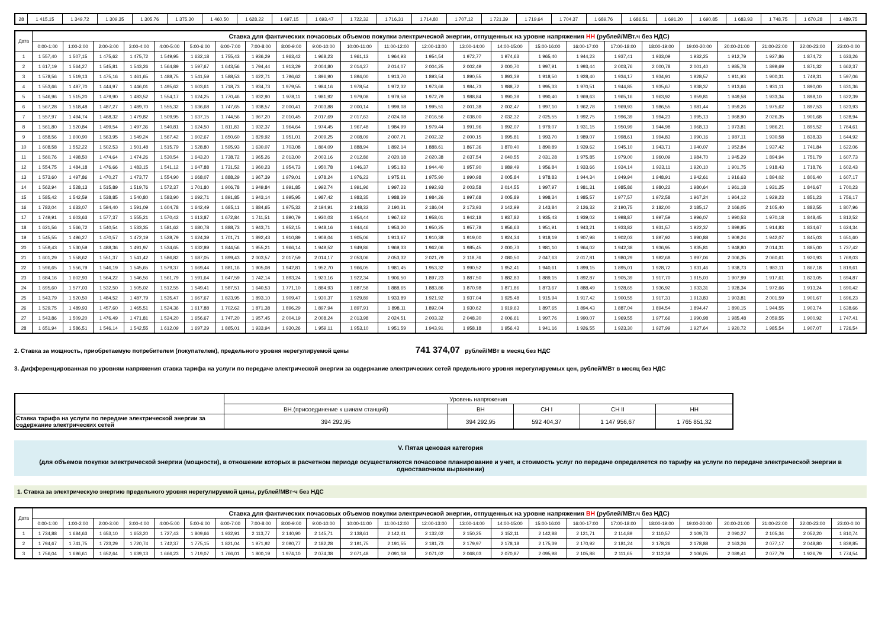| 28 | 1 415,15 | 1 349,72 | 1 309,35 | 1 305,76 | 1 375,30 | 1 460,50 | 1 628,22 | 1 697,15 | 1 693,47 | 1 722,32 | 1 716,31 | 1 714,80 | 1 707,12 | 1 721,39 | 1 719,64 | 1 704,37 | 1 689,76 | 1 686,51 | 1 691,20 | 1 690,85 | 1 683,93 | 1 748,75 | 1 670,28 | 1 489,75 |
| Дата | Ставка для фактических почасовых объемов покупки электрической энергии, отпущенных на уровне напряжения НН (рублей/МВт.ч без НДС) | | | | | | | | | | | | | | | | | | | | | | | |
| --- | --- | --- | --- | --- | --- | --- | --- | --- | --- | --- | --- | --- | --- | --- | --- | --- | --- | --- | --- | --- | --- | --- | --- | --- |
| | 0:00-1:00 | 1:00-2:00 | 2:00-3:00 | 3:00-4:00 | 4:00-5:00 | 5:00-6:00 | 6:00-7:00 | 7:00-8:00 | 8:00-9:00 | 9:00-10:00 | 10:00-11:00 | 11:00-12:00 | 12:00-13:00 | 13:00-14:00 | 14:00-15:00 | 15:00-16:00 | 16:00-17:00 | 17:00-18:00 | 18:00-19:00 | 19:00-20:00 | 20:00-21:00 | 21:00-22:00 | 22:00-23:00 | 23:00-0:00 |
| 1 | 1 557,40 | 1 507,15 | 1 475,62 | 1 475,72 | 1 549,95 | 1 632,18 | 1 755,43 | 1 936,29 | 1 963,42 | 1 968,23 | 1 961,13 | 1 964,93 | 1 954,54 | 1 972,77 | 1 974,63 | 1 965,40 | 1 944,23 | 1 937,41 | 1 933,09 | 1 932,25 | 1 912,79 | 1 927,86 | 1 874,72 | 1 633,26 |
| 2 | 1 617,19 | 1 564,27 | 1 545,81 | 1 543,26 | 1 564,89 | 1 597,67 | 1 643,56 | 1 794,44 | 1 913,29 | 2 004,80 | 2 014,27 | 2 014,07 | 2 004,25 | 2 002,49 | 2 000,70 | 1 997,91 | 1 993,44 | 2 003,76 | 2 000,78 | 2 001,40 | 1 985,78 | 1 899,69 | 1 871,32 | 1 662,37 |
| 3 | 1 578,56 | 1 519,13 | 1 475,16 | 1 461,65 | 1 488,75 | 1 541,59 | 1 588,53 | 1 622,71 | 1 796,62 | 1 896,90 | 1 894,00 | 1 913,70 | 1 893,54 | 1 890,55 | 1 893,39 | 1 918,50 | 1 928,40 | 1 934,17 | 1 934,91 | 1 928,57 | 1 911,93 | 1 900,31 | 1 749,31 | 1 597,06 |
| 4 | 1 553,66 | 1 487,70 | 1 444,97 | 1 446,01 | 1 495,62 | 1 603,61 | 1 718,73 | 1 934,73 | 1 979,55 | 1 984,16 | 1 978,54 | 1 972,32 | 1 973,66 | 1 984,73 | 1 988,72 | 1 995,33 | 1 970,51 | 1 944,85 | 1 935,67 | 1 938,37 | 1 913,66 | 1 931,11 | 1 890,00 | 1 631,36 |
| 5 | 1 546,96 | 1 515,20 | 1 479,90 | 1 483,52 | 1 554,17 | 1 624,25 | 1 770,46 | 1 932,90 | 1 978,11 | 1 981,92 | 1 979,08 | 1 979,58 | 1 972,79 | 1 988,84 | 1 990,39 | 1 990,40 | 1 969,63 | 1 965,16 | 1 963,92 | 1 959,81 | 1 949,58 | 1 933,34 | 1 898,10 | 1 622,39 |
| 6 | 1 567,28 | 1 518,48 | 1 487,27 | 1 489,70 | 1 555,32 | 1 636,68 | 1 747,65 | 1 938,57 | 2 000,41 | 2 003,88 | 2 000,14 | 1 999,08 | 1 995,51 | 2 001,38 | 2 002,47 | 1 997,10 | 1 962,78 | 1 969,93 | 1 986,55 | 1 981,44 | 1 959,26 | 1 975,62 | 1 897,53 | 1 623,93 |
| 7 | 1 557,97 | 1 494,74 | 1 468,32 | 1 479,82 | 1 509,95 | 1 637,15 | 1 744,56 | 1 967,20 | 2 010,45 | 2 017,69 | 2 017,63 | 2 024,08 | 2 016,56 | 2 038,00 | 2 032,32 | 2 025,55 | 1 992,75 | 1 996,39 | 1 994,23 | 1 995,13 | 1 968,90 | 2 026,35 | 1 901,68 | 1 628,94 |
| 8 | 1 561,80 | 1 520,84 | 1 499,54 | 1 497,36 | 1 540,81 | 1 624,50 | 1 811,83 | 1 932,37 | 1 964,64 | 1 974,45 | 1 967,48 | 1 984,99 | 1 979,44 | 1 991,96 | 1 992,07 | 1 979,07 | 1 931,15 | 1 950,99 | 1 944,98 | 1 968,13 | 1 973,81 | 1 986,21 | 1 895,52 | 1 764,61 |
| 9 | 1 658,56 | 1 600,90 | 1 563,95 | 1 549,24 | 1 567,42 | 1 602,67 | 1 650,60 | 1 829,92 | 1 951,01 | 2 009,25 | 2 008,09 | 2 007,71 | 2 002,32 | 2 000,15 | 1 995,81 | 1 993,70 | 1 989,07 | 1 998,61 | 1 994,83 | 1 990,16 | 1 987,11 | 1 930,58 | 1 838,33 | 1 644,92 |
| 10 | 1 608,58 | 1 552,22 | 1 502,53 | 1 501,48 | 1 515,79 | 1 528,80 | 1 595,93 | 1 630,07 | 1 703,08 | 1 864,09 | 1 888,94 | 1 892,14 | 1 888,61 | 1 867,36 | 1 870,40 | 1 890,89 | 1 939,62 | 1 945,10 | 1 943,71 | 1 940,07 | 1 952,84 | 1 937,42 | 1 741,84 | 1 622,06 |
| 11 | 1 560,76 | 1 498,50 | 1 474,64 | 1 474,26 | 1 530,54 | 1 643,20 | 1 738,72 | 1 965,26 | 2 013,00 | 2 003,16 | 2 012,86 | 2 020,18 | 2 020,38 | 2 037,54 | 2 040,55 | 2 031,28 | 1 975,85 | 1 979,00 | 1 960,09 | 1 984,70 | 1 945,29 | 1 894,94 | 1 751,79 | 1 607,73 |
| 12 | 1 554,75 | 1 484,18 | 1 476,66 | 1 483,15 | 1 541,12 | 1 647,88 | 1 731,52 | 1 960,23 | 1 954,73 | 1 950,78 | 1 946,37 | 1 951,83 | 1 944,40 | 1 957,90 | 1 989,49 | 1 956,84 | 1 933,66 | 1 934,14 | 1 923,11 | 1 920,10 | 1 901,75 | 1 918,43 | 1 718,76 | 1 602,43 |
| 13 | 1 573,60 | 1 497,86 | 1 470,27 | 1 473,77 | 1 554,90 | 1 668,07 | 1 888,29 | 1 967,39 | 1 979,01 | 1 978,24 | 1 976,23 | 1 975,61 | 1 975,90 | 1 990,98 | 2 005,84 | 1 978,83 | 1 944,34 | 1 949,94 | 1 948,91 | 1 942,61 | 1 916,63 | 1 894,02 | 1 806,40 | 1 607,17 |
| 14 | 1 562,94 | 1 528,13 | 1 515,89 | 1 519,76 | 1 572,37 | 1 701,80 | 1 906,78 | 1 949,84 | 1 991,85 | 1 992,74 | 1 991,96 | 1 997,23 | 1 992,93 | 2 003,58 | 2 014,55 | 1 997,97 | 1 981,31 | 1 985,86 | 1 980,22 | 1 980,64 | 1 961,18 | 1 931,25 | 1 846,67 | 1 700,23 |
| 15 | 1 585,42 | 1 542,59 | 1 538,85 | 1 540,80 | 1 583,90 | 1 692,71 | 1 891,85 | 1 943,14 | 1 995,95 | 1 987,42 | 1 983,35 | 1 988,39 | 1 984,26 | 1 997,68 | 2 005,89 | 1 998,34 | 1 985,57 | 1 977,57 | 1 972,58 | 1 967,24 | 1 964,12 | 1 929,23 | 1 851,23 | 1 756,17 |
| 16 | 1 782,04 | 1 633,07 | 1 594,40 | 1 591,09 | 1 604,78 | 1 642,49 | 1 685,11 | 1 884,65 | 1 975,32 | 2 194,91 | 2 148,32 | 2 190,31 | 2 186,04 | 2 173,93 | 2 142,99 | 2 143,84 | 2 126,32 | 2 190,75 | 2 182,00 | 2 185,17 | 2 166,05 | 2 105,40 | 1 882,55 | 1 807,96 |
| 17 | 1 749,91 | 1 603,63 | 1 577,37 | 1 555,21 | 1 570,42 | 1 613,87 | 1 672,84 | 1 711,51 | 1 890,79 | 1 930,03 | 1 954,44 | 1 967,62 | 1 958,01 | 1 942,18 | 1 937,82 | 1 935,43 | 1 939,02 | 1 998,87 | 1 997,59 | 1 996,07 | 1 990,53 | 1 970,18 | 1 848,45 | 1 812,52 |
| 18 | 1 621,56 | 1 566,72 | 1 540,54 | 1 533,35 | 1 581,62 | 1 680,78 | 1 888,73 | 1 943,71 | 1 952,15 | 1 948,16 | 1 944,46 | 1 953,20 | 1 950,25 | 1 957,78 | 1 956,63 | 1 951,91 | 1 943,21 | 1 933,82 | 1 931,57 | 1 922,37 | 1 899,85 | 1 914,83 | 1 834,67 | 1 624,34 |
| 19 | 1 545,55 | 1 496,27 | 1 470,57 | 1 472,19 | 1 528,79 | 1 624,39 | 1 701,71 | 1 892,43 | 1 910,89 | 1 908,04 | 1 905,06 | 1 913,67 | 1 910,38 | 1 919,00 | 1 924,34 | 1 918,19 | 1 907,98 | 1 902,03 | 1 897,92 | 1 890,88 | 1 909,24 | 1 942,07 | 1 845,03 | 1 651,60 |
| 20 | 1 559,43 | 1 530,59 | 1 488,36 | 1 491,97 | 1 534,65 | 1 632,89 | 1 844,56 | 1 955,21 | 1 966,14 | 1 949,52 | 1 949,86 | 1 969,33 | 1 962,06 | 1 985,45 | 2 000,73 | 1 981,10 | 1 964,02 | 1 942,38 | 1 936,95 | 1 935,81 | 1 948,80 | 2 014,31 | 1 885,00 | 1 737,42 |
| 21 | 1 601,29 | 1 558,62 | 1 551,37 | 1 541,42 | 1 586,82 | 1 687,05 | 1 899,43 | 2 003,57 | 2 017,59 | 2 014,17 | 2 053,06 | 2 053,32 | 2 021,79 | 2 118,76 | 2 080,50 | 2 047,63 | 2 017,81 | 1 980,29 | 1 982,68 | 1 997,06 | 2 006,35 | 2 060,61 | 1 920,93 | 1 769,03 |
| 22 | 1 596,65 | 1 556,79 | 1 546,19 | 1 545,65 | 1 579,37 | 1 669,44 | 1 881,16 | 1 905,08 | 1 942,81 | 1 952,70 | 1 966,05 | 1 981,45 | 1 953,32 | 1 990,52 | 1 952,41 | 1 940,61 | 1 899,15 | 1 895,01 | 1 928,72 | 1 931,46 | 1 938,73 | 1 983,11 | 1 867,18 | 1 819,61 |
| 23 | 1 684,16 | 1 602,93 | 1 564,22 | 1 546,56 | 1 561,79 | 1 591,64 | 1 647,59 | 1 742,14 | 1 893,24 | 1 923,16 | 1 922,34 | 1 906,50 | 1 897,23 | 1 887,50 | 1 882,83 | 1 889,15 | 1 892,87 | 1 905,39 | 1 917,70 | 1 915,03 | 1 907,99 | 1 917,61 | 1 823,05 | 1 694,87 |
| 24 | 1 695,60 | 1 577,03 | 1 532,50 | 1 505,02 | 1 512,55 | 1 549,41 | 1 587,51 | 1 640,53 | 1 771,10 | 1 884,93 | 1 887,58 | 1 888,65 | 1 883,86 | 1 870,98 | 1 871,86 | 1 873,67 | 1 888,49 | 1 928,65 | 1 936,92 | 1 933,31 | 1 928,34 | 1 972,66 | 1 913,24 | 1 690,42 |
| 25 | 1 543,79 | 1 520,50 | 1 484,52 | 1 487,79 | 1 535,47 | 1 667,67 | 1 823,95 | 1 893,10 | 1 909,47 | 1 930,37 | 1 929,89 | 1 933,89 | 1 921,92 | 1 937,04 | 1 925,48 | 1 915,94 | 1 917,42 | 1 900,55 | 1 917,31 | 1 913,83 | 1 903,81 | 2 001,59 | 1 901,67 | 1 696,23 |
| 26 | 1 529,75 | 1 489,93 | 1 457,60 | 1 465,51 | 1 524,36 | 1 617,88 | 1 702,62 | 1 871,38 | 1 896,29 | 1 897,94 | 1 897,91 | 1 898,11 | 1 892,04 | 1 930,62 | 1 919,63 | 1 897,65 | 1 894,43 | 1 887,04 | 1 894,54 | 1 894,47 | 1 890,15 | 1 944,55 | 1 903,74 | 1 638,66 |
| 27 | 1 543,86 | 1 509,20 | 1 476,49 | 1 471,81 | 1 524,20 | 1 656,67 | 1 747,20 | 1 957,45 | 2 004,19 | 2 008,24 | 2 013,98 | 2 024,51 | 2 003,32 | 2 048,30 | 2 006,61 | 1 997,76 | 1 990,07 | 1 969,55 | 1 977,66 | 1 990,98 | 1 985,48 | 2 059,55 | 1 900,92 | 1 747,41 |
| 28 | 1 651,94 | 1 586,51 | 1 546,14 | 1 542,55 | 1 612,09 | 1 697,29 | 1 865,01 | 1 933,94 | 1 930,26 | 1 959,11 | 1 953,10 | 1 951,59 | 1 943,91 | 1 958,18 | 1 956,43 | 1 941,16 | 1 926,55 | 1 923,30 | 1 927,99 | 1 927,64 | 1 920,72 | 1 985,54 | 1 907,07 | 1 726,54 |
2. Ставка за мощность, приобретаемую потребителем (покупателем), предельного уровня нерегулируемой цены 741 374,07 рублей/МВт в месяц без НДС
3. Дифференцированная по уровням напряжения ставка тарифа на услуги по передаче электрической энергии за содержание электрических сетей предельного уровня нерегулируемых цен, рублей/МВт в месяц без НДС
| | Уровень напряжения | | | | |
| | ВН.(присоединение к шинам станций) | ВН | СН I | СН II | НН |
| Ставка тарифа на услуги по передаче электрической энергии за содержание электрических сетей | 394 292,95 | 394 292,95 | 592 404,37 | 1 147 956,67 | 1 765 851,32 |
V. Пятая ценовая категория
(для объемов покупки электрической энергии (мощности), в отношении которых в расчетном периоде осуществляются почасовое планирование и учет, и стоимость услуг по передаче определяется по тарифу на услуги по передаче электрической энергии в одноставочном выражении)
1. Ставка за электрическую энергию предельного уровня нерегулируемой цены, рублей/МВт·ч без НДС
| Дата | Ставка для фактических почасовых объемов покупки электрической энергии, отпущенных на уровне напряжения ВН (рублей/МВт.ч без НДС) | | | | | | | | | | | | | | | | | | | | | | | |
| --- | --- | --- | --- | --- | --- | --- | --- | --- | --- | --- | --- | --- | --- | --- | --- | --- | --- | --- | --- | --- | --- | --- | --- | --- |
| | 0:00-1:00 | 1:00-2:00 | 2:00-3:00 | 3:00-4:00 | 4:00-5:00 | 5:00-6:00 | 6:00-7:00 | 7:00-8:00 | 8:00-9:00 | 9:00-10:00 | 10:00-11:00 | 11:00-12:00 | 12:00-13:00 | 13:00-14:00 | 14:00-15:00 | 15:00-16:00 | 16:00-17:00 | 17:00-18:00 | 18:00-19:00 | 19:00-20:00 | 20:00-21:00 | 21:00-22:00 | 22:00-23:00 | 23:00-0:00 |
| 1 | 1 734,88 | 1 684,63 | 1 653,10 | 1 653,20 | 1 727,43 | 1 809,66 | 1 932,91 | 2 113,77 | 2 140,90 | 2 145,71 | 2 138,61 | 2 142,41 | 2 132,02 | 2 150,25 | 2 152,11 | 2 142,88 | 2 121,71 | 2 114,89 | 2 110,57 | 2 109,73 | 2 090,27 | 2 105,34 | 2 052,20 | 1 810,74 |
| 2 | 1 794,67 | 1 741,75 | 1 723,29 | 1 720,74 | 1 742,37 | 1 775,15 | 1 821,04 | 1 971,92 | 2 090,77 | 2 182,28 | 2 191,75 | 2 191,55 | 2 181,73 | 2 179,97 | 2 178,18 | 2 175,39 | 2 170,92 | 2 181,24 | 2 178,26 | 2 178,88 | 2 163,26 | 2 077,17 | 2 048,80 | 1 839,85 |
| 3 | 1 756,04 | 1 696,61 | 1 652,64 | 1 639,13 | 1 666,23 | 1 719,07 | 1 766,01 | 1 800,19 | 1 974,10 | 2 074,38 | 2 071,48 | 2 091,18 | 2 071,02 | 2 068,03 | 2 070,87 | 2 095,98 | 2 105,88 | 2 111,65 | 2 112,39 | 2 106,05 | 2 089,41 | 2 077,79 | 1 926,79 | 1 774,54 |